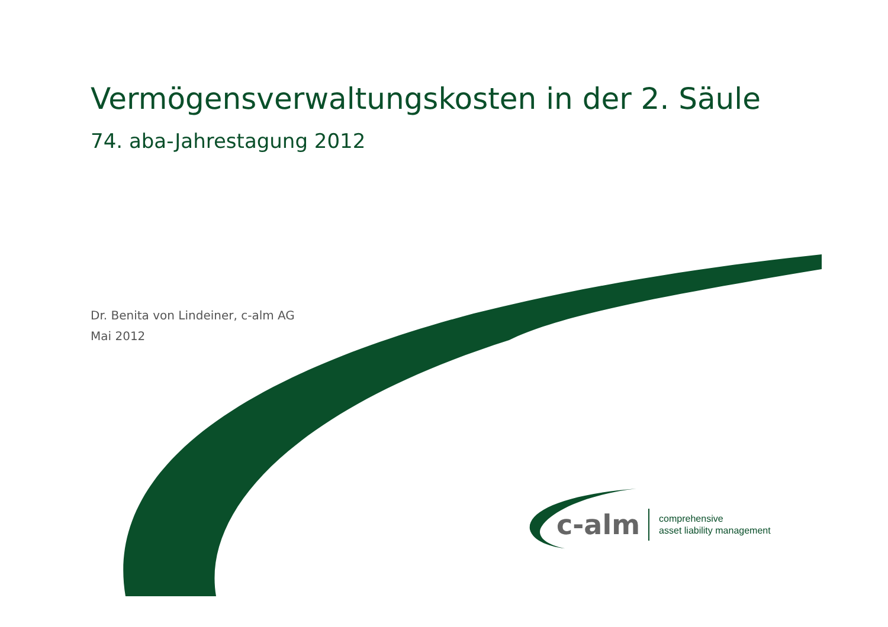Vermögensverwaltungskosten in der 2. Säule
74. aba-Jahrestagung 2012
Dr. Benita von Lindeiner, c-alm AG
Mai 2012
c-alm comprehensive
asset liability management